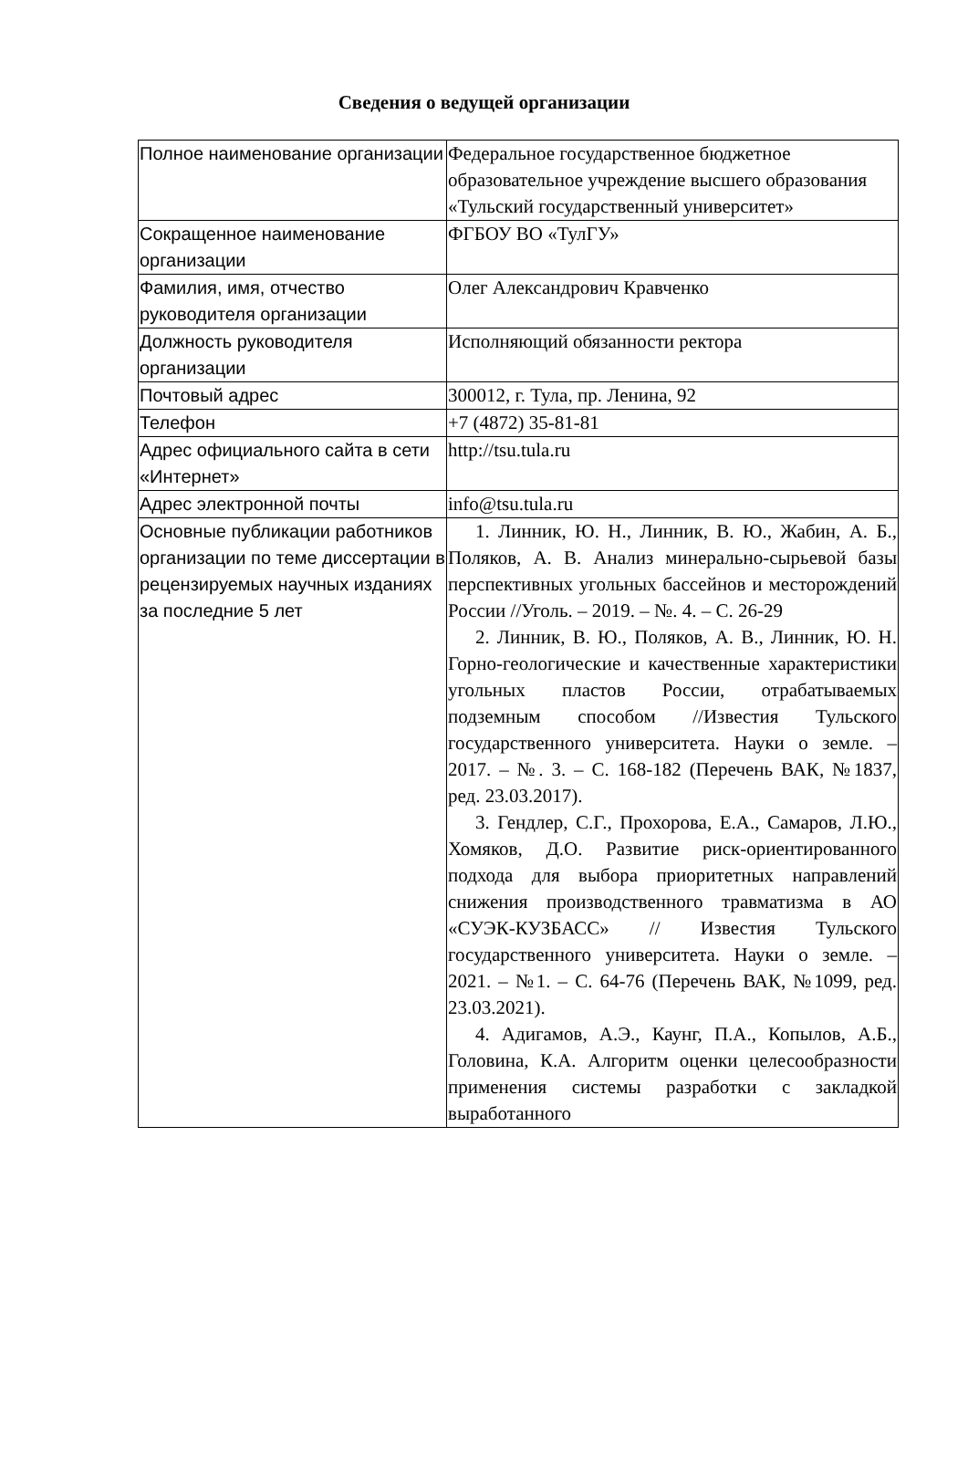Сведения о ведущей организации
| Полное наименование организации | Федеральное государственное бюджетное образовательное учреждение высшего образования «Тульский государственный университет» |
| Сокращенное наименование организации | ФГБОУ ВО «ТулГУ» |
| Фамилия, имя, отчество руководителя организации | Олег Александрович Кравченко |
| Должность руководителя организации | Исполняющий обязанности ректора |
| Почтовый адрес | 300012, г. Тула, пр. Ленина, 92 |
| Телефон | +7 (4872) 35-81-81 |
| Адрес официального сайта в сети «Интернет» | http://tsu.tula.ru |
| Адрес электронной почты | info@tsu.tula.ru |
| Основные публикации работников организации по теме диссертации в рецензируемых научных изданиях за последние 5 лет | 1. Линник, Ю. Н., Линник, В. Ю., Жабин, А. Б., Поляков, А. В. Анализ минерально-сырьевой базы перспективных угольных бассейнов и месторождений России //Уголь. – 2019. – №. 4. – С. 26-29 2. Линник, В. Ю., Поляков, А. В., Линник, Ю. Н. Горно-геологические и качественные характеристики угольных пластов России, отрабатываемых подземным способом //Известия Тульского государственного университета. Науки о земле. – 2017. – №. 3. – С. 168-182 (Перечень ВАК, №1837, ред. 23.03.2017). 3. Гендлер, С.Г., Прохорова, Е.А., Самаров, Л.Ю., Хомяков, Д.О. Развитие риск-ориентированного подхода для выбора приоритетных направлений снижения производственного травматизма в АО «СУЭК-КУЗБАСС» // Известия Тульского государственного университета. Науки о земле. – 2021. – №1. – С. 64-76 (Перечень ВАК, №1099, ред. 23.03.2021). 4. Адигамов, А.Э., Каунг, П.А., Копылов, А.Б., Головина, К.А. Алгоритм оценки целесообразности применения системы разработки с закладкой выработанного |